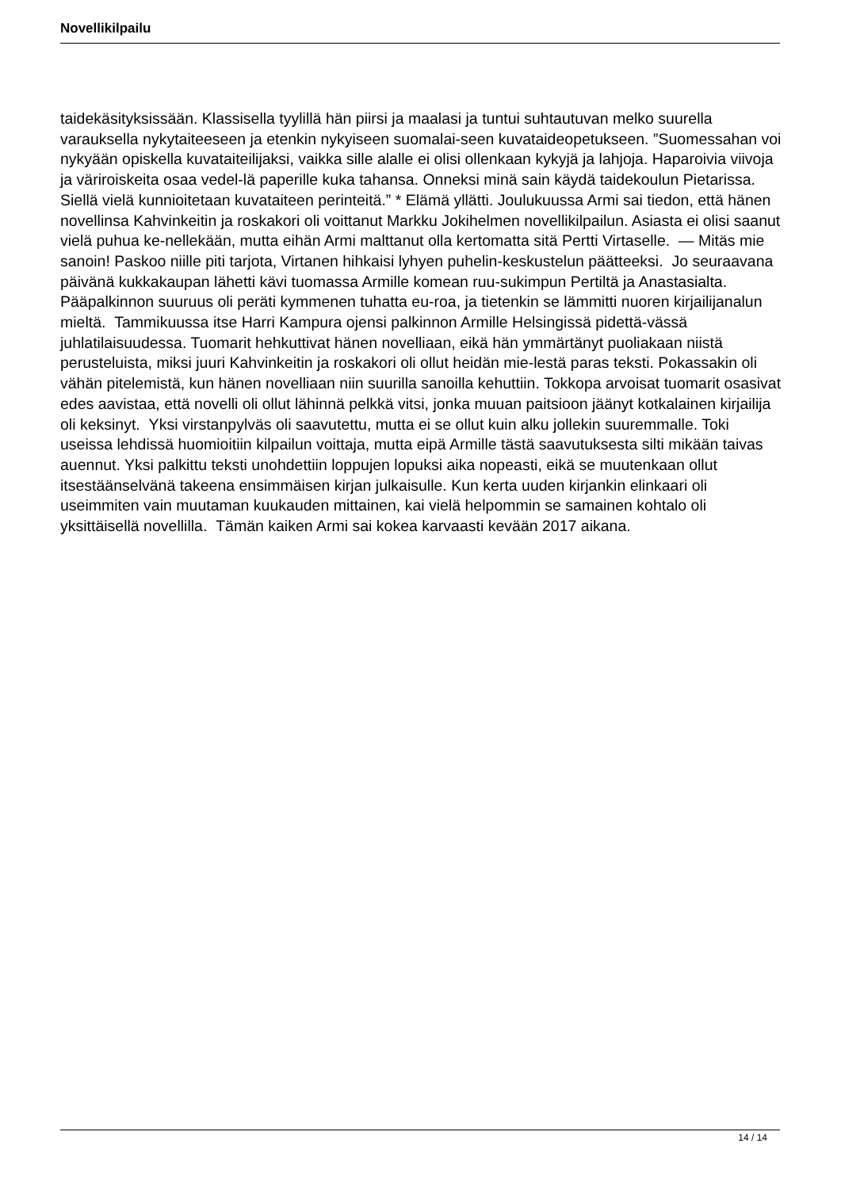Novellikilpailu
taidekäsityksissään. Klassisella tyylillä hän piirsi ja maalasi ja tuntui suhtautuvan melko suurella varauksella nykytaiteeseen ja etenkin nykyiseen suomalai-seen kuvataideopetukseen. ”Suomessahan voi nykyään opiskella kuvataiteilijaksi, vaikka sille alalle ei olisi ollenkaan kykyjä ja lahjoja. Haparoivia viivoja ja väriroiskeita osaa vedel-lä paperille kuka tahansa. Onneksi minä sain käydä taidekoulun Pietarissa. Siellä vielä kunnioitetaan kuvataiteen perinteitä.” * Elämä yllätti. Joulukuussa Armi sai tiedon, että hänen novellinsa Kahvinkeitin ja roskakori oli voittanut Markku Jokihelmen novellikilpailun. Asiasta ei olisi saanut vielä puhua ke-nellekään, mutta eihän Armi malttanut olla kertomatta sitä Pertti Virtaselle. — Mitäs mie sanoin! Paskoo niille piti tarjota, Virtanen hihkaisi lyhyen puhelin-keskustelun päätteeksi. Jo seuraavana päivänä kukkakaupan lähetti kävi tuomassa Armille komean ruu-sukimpun Pertiltä ja Anastasialta. Pääpalkinnon suuruus oli peräti kymmenen tuhatta eu-roa, ja tietenkin se lämmitti nuoren kirjailijanalun mieltä. Tammikuussa itse Harri Kampura ojensi palkinnon Armille Helsingissä pidettä-vässä juhlatilaisuudessa. Tuomarit hehkuttivat hänen novelliaan, eikä hän ymmärtänyt puoliakaan niistä perusteluista, miksi juuri Kahvinkeitin ja roskakori oli ollut heidän mie-lestä paras teksti. Pokassakin oli vähän pitelemistä, kun hänen novelliaan niin suurilla sanoilla kehuttiin. Tokkopa arvoisat tuomarit osasivat edes aavistaa, että novelli oli ollut lähinnä pelkkä vitsi, jonka muuan paitsioon jäänyt kotkalainen kirjailija oli keksinyt. Yksi virstanpylväs oli saavutettu, mutta ei se ollut kuin alku jollekin suuremmalle. Toki useissa lehdissä huomioitiin kilpailun voittaja, mutta eipä Armille tästä saavutuksesta silti mikään taivas auennut. Yksi palkittu teksti unohdettiin loppujen lopuksi aika nopeasti, eikä se muutenkaan ollut itsestäänselvänä takeena ensimmäisen kirjan julkaisulle. Kun kerta uuden kirjankin elinkaari oli useimmiten vain muutaman kuukauden mittainen, kai vielä helpommin se samainen kohtalo oli yksittäisellä novellilla. Tämän kaiken Armi sai kokea karvaasti kevään 2017 aikana.
14 / 14